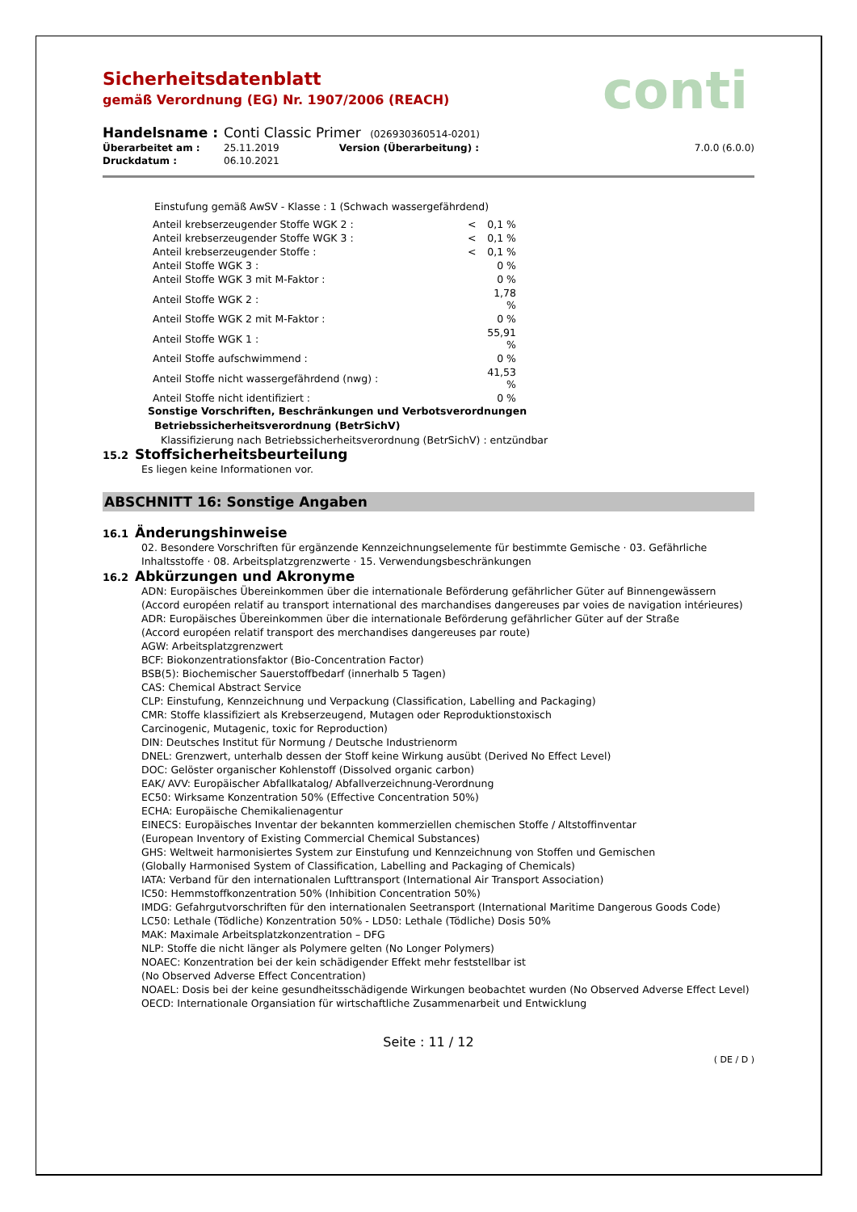conti
Sicherheitsdatenblatt
gemäß Verordnung (EG) Nr. 1907/2006 (REACH)
| Handelsname : | Conti Classic Primer (026930360514-0201) | | |
| Überarbeitet am : | 25.11.2019 | Version (Überarbeitung) : | 7.0.0 (6.0.0) |
| Druckdatum : | 06.10.2021 | | |
Einstufung gemäß AwSV - Klasse : 1 (Schwach wassergefährdend)
| Anteil krebserzeugender Stoffe WGK 2 : | < | 0,1 % |
| Anteil krebserzeugender Stoffe WGK 3 : | < | 0,1 % |
| Anteil krebserzeugender Stoffe : | < | 0,1 % |
| Anteil Stoffe WGK 3 : | | 0 % |
| Anteil Stoffe WGK 3 mit M-Faktor : | | 0 % |
| Anteil Stoffe WGK 2 : | | 1,78 % |
| Anteil Stoffe WGK 2 mit M-Faktor : | | 0 % |
| Anteil Stoffe WGK 1 : | | 55,91 % |
| Anteil Stoffe aufschwimmend : | | 0 % |
| Anteil Stoffe nicht wassergefährdend (nwg) : | | 41,53 % |
| Anteil Stoffe nicht identifiziert : | | 0 % |
Sonstige Vorschriften, Beschränkungen und Verbotsverordnungen
Betriebssicherheitsverordnung (BetrSichV)
Klassifizierung nach Betriebssicherheitsverordnung (BetrSichV) : entzündbar
15.2 Stoffsicherheitsbeurteilung
Es liegen keine Informationen vor.
ABSCHNITT 16: Sonstige Angaben
16.1 Änderungshinweise
02. Besondere Vorschriften für ergänzende Kennzeichnungselemente für bestimmte Gemische · 03. Gefährliche Inhaltsstoffe · 08. Arbeitsplatzgrenzwerte · 15. Verwendungsbeschränkungen
16.2 Abkürzungen und Akronyme
ADN: Europäisches Übereinkommen über die internationale Beförderung gefährlicher Güter auf Binnengewässern
(Accord européen relatif au transport international des marchandises dangereuses par voies de navigation intérieures)
ADR: Europäisches Übereinkommen über die internationale Beförderung gefährlicher Güter auf der Straße
(Accord européen relatif transport des merchandises dangereuses par route)
AGW: Arbeitsplatzgrenzwert
BCF: Biokonzentrationsfaktor (Bio-Concentration Factor)
BSB(5): Biochemischer Sauerstoffbedarf (innerhalb 5 Tagen)
CAS: Chemical Abstract Service
CLP: Einstufung, Kennzeichnung und Verpackung (Classification, Labelling and Packaging)
CMR: Stoffe klassifiziert als Krebserzeugend, Mutagen oder Reproduktionstoxisch
Carcinogenic, Mutagenic, toxic for Reproduction)
DIN: Deutsches Institut für Normung / Deutsche Industrienorm
DNEL: Grenzwert, unterhalb dessen der Stoff keine Wirkung ausübt (Derived No Effect Level)
DOC: Gelöster organischer Kohlenstoff (Dissolved organic carbon)
EAK/ AVV: Europäischer Abfallkatalog/ Abfallverzeichnung-Verordnung
EC50: Wirksame Konzentration 50% (Effective Concentration 50%)
ECHA: Europäische Chemikalienagentur
EINECS: Europäisches Inventar der bekannten kommerziellen chemischen Stoffe / Altstoffinventar
(European Inventory of Existing Commercial Chemical Substances)
GHS: Weltweit harmonisiertes System zur Einstufung und Kennzeichnung von Stoffen und Gemischen
(Globally Harmonised System of Classification, Labelling and Packaging of Chemicals)
IATA: Verband für den internationalen Lufttransport (International Air Transport Association)
IC50: Hemmstoffkonzentration 50% (Inhibition Concentration 50%)
IMDG: Gefahrgutvorschriften für den internationalen Seetransport (International Maritime Dangerous Goods Code)
LC50: Lethale (Tödliche) Konzentration 50% - LD50: Lethale (Tödliche) Dosis 50%
MAK: Maximale Arbeitsplatzkonzentration – DFG
NLP: Stoffe die nicht länger als Polymere gelten (No Longer Polymers)
NOAEC: Konzentration bei der kein schädigender Effekt mehr feststellbar ist
(No Observed Adverse Effect Concentration)
NOAEL: Dosis bei der keine gesundheitsschädigende Wirkungen beobachtet wurden (No Observed Adverse Effect Level)
OECD: Internationale Organsiation für wirtschaftliche Zusammenarbeit und Entwicklung
Seite : 11 / 12
( DE / D )